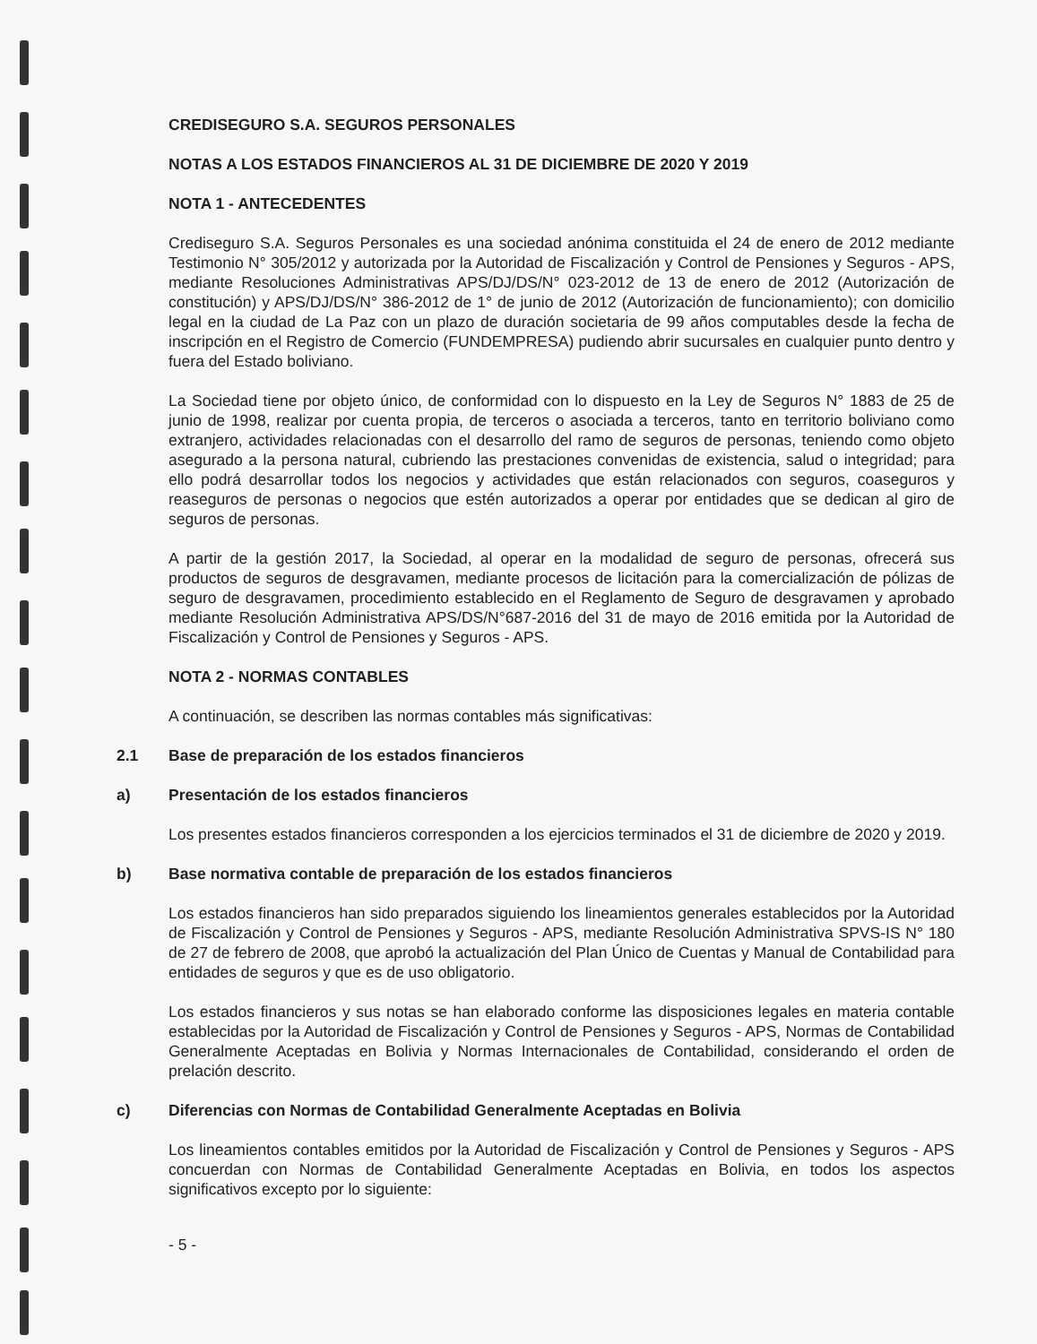CREDISEGURO S.A. SEGUROS PERSONALES
NOTAS A LOS ESTADOS FINANCIEROS AL 31 DE DICIEMBRE DE 2020 Y 2019
NOTA 1 - ANTECEDENTES
Crediseguro S.A. Seguros Personales es una sociedad anónima constituida el 24 de enero de 2012 mediante Testimonio N° 305/2012 y autorizada por la Autoridad de Fiscalización y Control de Pensiones y Seguros - APS, mediante Resoluciones Administrativas APS/DJ/DS/N° 023-2012 de 13 de enero de 2012 (Autorización de constitución) y APS/DJ/DS/N° 386-2012 de 1° de junio de 2012 (Autorización de funcionamiento); con domicilio legal en la ciudad de La Paz con un plazo de duración societaria de 99 años computables desde la fecha de inscripción en el Registro de Comercio (FUNDEMPRESA) pudiendo abrir sucursales en cualquier punto dentro y fuera del Estado boliviano.
La Sociedad tiene por objeto único, de conformidad con lo dispuesto en la Ley de Seguros N° 1883 de 25 de junio de 1998, realizar por cuenta propia, de terceros o asociada a terceros, tanto en territorio boliviano como extranjero, actividades relacionadas con el desarrollo del ramo de seguros de personas, teniendo como objeto asegurado a la persona natural, cubriendo las prestaciones convenidas de existencia, salud o integridad; para ello podrá desarrollar todos los negocios y actividades que están relacionados con seguros, coaseguros y reaseguros de personas o negocios que estén autorizados a operar por entidades que se dedican al giro de seguros de personas.
A partir de la gestión 2017, la Sociedad, al operar en la modalidad de seguro de personas, ofrecerá sus productos de seguros de desgravamen, mediante procesos de licitación para la comercialización de pólizas de seguro de desgravamen, procedimiento establecido en el Reglamento de Seguro de desgravamen y aprobado mediante Resolución Administrativa APS/DS/N°687-2016 del 31 de mayo de 2016 emitida por la Autoridad de Fiscalización y Control de Pensiones y Seguros - APS.
NOTA 2 - NORMAS CONTABLES
A continuación, se describen las normas contables más significativas:
2.1 Base de preparación de los estados financieros
a) Presentación de los estados financieros
Los presentes estados financieros corresponden a los ejercicios terminados el 31 de diciembre de 2020 y 2019.
b) Base normativa contable de preparación de los estados financieros
Los estados financieros han sido preparados siguiendo los lineamientos generales establecidos por la Autoridad de Fiscalización y Control de Pensiones y Seguros - APS, mediante Resolución Administrativa SPVS-IS N° 180 de 27 de febrero de 2008, que aprobó la actualización del Plan Único de Cuentas y Manual de Contabilidad para entidades de seguros y que es de uso obligatorio.
Los estados financieros y sus notas se han elaborado conforme las disposiciones legales en materia contable establecidas por la Autoridad de Fiscalización y Control de Pensiones y Seguros - APS, Normas de Contabilidad Generalmente Aceptadas en Bolivia y Normas Internacionales de Contabilidad, considerando el orden de prelación descrito.
c) Diferencias con Normas de Contabilidad Generalmente Aceptadas en Bolivia
Los lineamientos contables emitidos por la Autoridad de Fiscalización y Control de Pensiones y Seguros - APS concuerdan con Normas de Contabilidad Generalmente Aceptadas en Bolivia, en todos los aspectos significativos excepto por lo siguiente:
- 5 -